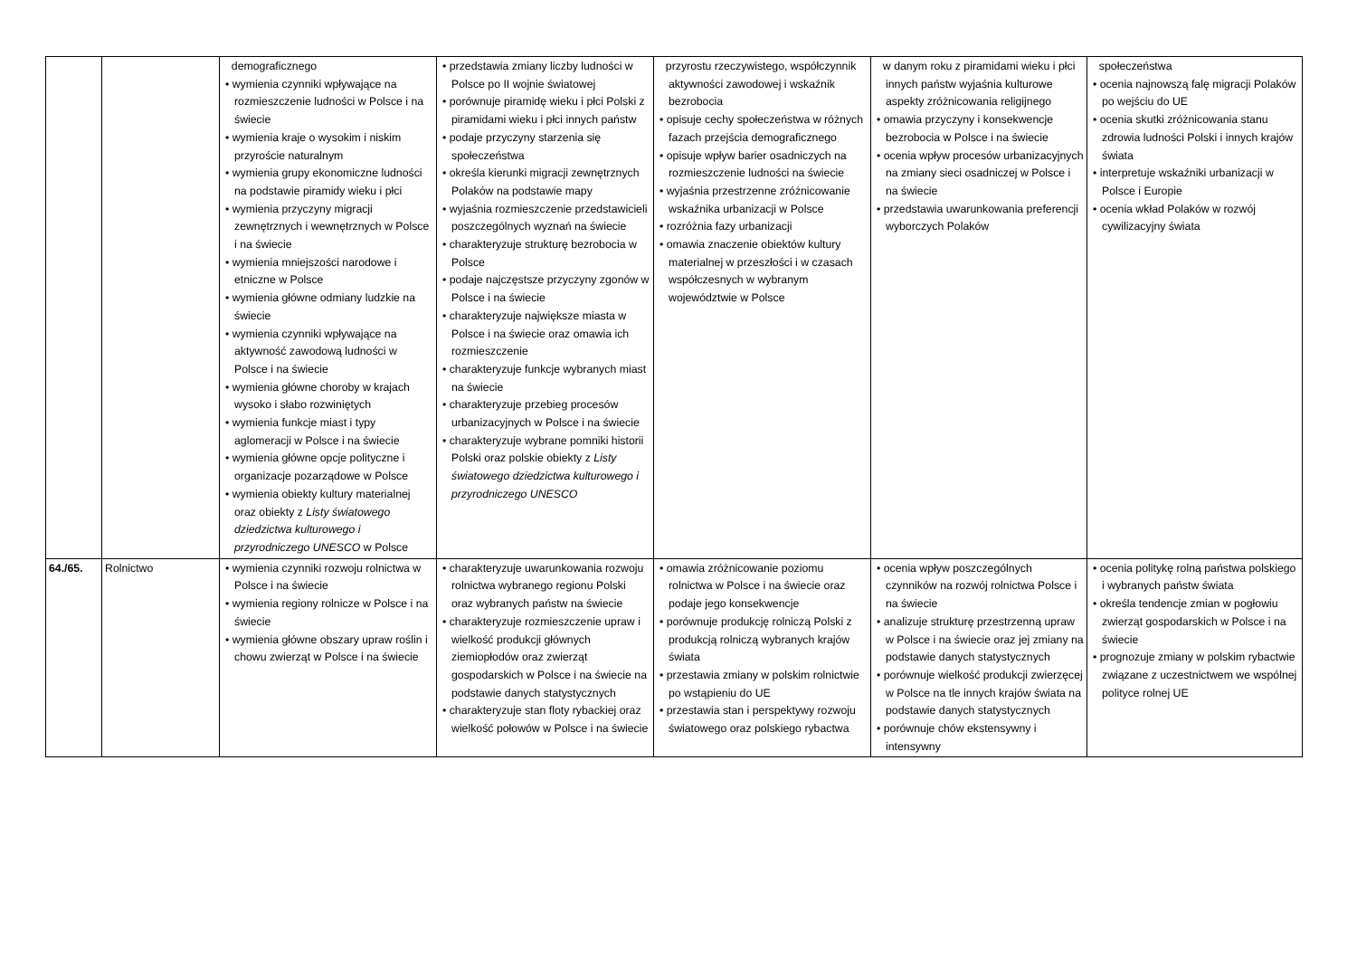| | | demograficznego • wymienia czynniki wpływające na rozmieszczenie ludności w Polsce i na świecie • wymienia kraje o wysokim i niskim przyroście naturalnym • wymienia grupy ekonomiczne ludności na podstawie piramidy wieku i płci • wymienia przyczyny migracji zewnętrznych i wewnętrznych w Polsce i na świecie • wymienia mniejszości narodowe i etniczne w Polsce • wymienia główne odmiany ludzkie na świecie • wymienia czynniki wpływające na aktywność zawodową ludności w Polsce i na świecie • wymienia główne choroby w krajach wysoko i słabo rozwiniętych • wymienia funkcje miast i typy aglomeracji w Polsce i na świecie • wymienia główne opcje polityczne i organizacje pozarządowe w Polsce • wymienia obiekty kultury materialnej oraz obiekty z Listy światowego dziedzictwa kulturowego i przyrodniczego UNESCO w Polsce | • przedstawia zmiany liczby ludności w Polsce po II wojnie światowej • porównuje piramidę wieku i płci Polski z piramidami wieku i płci innych państw • podaje przyczyny starzenia się społeczeństwa • określa kierunki migracji zewnętrznych Polaków na podstawie mapy • wyjaśnia rozmieszczenie przedstawicieli poszczególnych wyznań na świecie • charakteryzuje strukturę bezrobocia w Polsce • podaje najczęstsze przyczyny zgonów w Polsce i na świecie • charakteryzuje największe miasta w Polsce i na świecie oraz omawia ich rozmieszczenie • charakteryzuje funkcje wybranych miast na świecie • charakteryzuje przebieg procesów urbanizacyjnych w Polsce i na świecie • charakteryzuje wybrane pomniki historii Polski oraz polskie obiekty z Listy światowego dziedzictwa kulturowego i przyrodniczego UNESCO | przyrostu rzeczywistego, współczynnik aktywności zawodowej i wskaźnik bezrobocia • opisuje cechy społeczeństwa w różnych fazach przejścia demograficznego • opisuje wpływ barier osadniczych na rozmieszczenie ludności na świecie • wyjaśnia przestrzenne zróżnicowanie wskaźnika urbanizacji w Polsce • rozróżnia fazy urbanizacji • omawia znaczenie obiektów kultury materialnej w przeszłości i w czasach współczesnych w wybranym województwie w Polsce | w danym roku z piramidami wieku i płci innych państw wyjaśnia kulturowe aspekty zróżnicowania religijnego • omawia przyczyny i konsekwencje bezrobocia w Polsce i na świecie • ocenia wpływ procesów urbanizacyjnych na zmiany sieci osadniczej w Polsce i na świecie • przedstawia uwarunkowania preferencji wyborczych Polaków | społeczeństwa • ocenia najnowszą falę migracji Polaków po wejściu do UE • ocenia skutki zróżnicowania stanu zdrowia ludności Polski i innych krajów świata • interpretuje wskaźniki urbanizacji w Polsce i Europie • ocenia wkład Polaków w rozwój cywilizacyjny świata |
| 64./65. | Rolnictwo | • wymienia czynniki rozwoju rolnictwa w Polsce i na świecie • wymienia regiony rolnicze w Polsce i na świecie • wymienia główne obszary upraw roślin i chowu zwierząt w Polsce i na świecie | • charakteryzuje uwarunkowania rozwoju rolnictwa wybranego regionu Polski oraz wybranych państw na świecie • charakteryzuje rozmieszczenie upraw i wielkość produkcji głównych ziemiopłodów oraz zwierząt gospodarskich w Polsce i na świecie na podstawie danych statystycznych • charakteryzuje stan floty rybackiej oraz wielkość połowów w Polsce i na świecie | • omawia zróżnicowanie poziomu rolnictwa w Polsce i na świecie oraz podaje jego konsekwencje • porównuje produkcję rolniczą Polski z produkcją rolniczą wybranych krajów świata • przestawia zmiany w polskim rolnictwie po wstąpieniu do UE • przestawia stan i perspektywy rozwoju światowego oraz polskiego rybactwa | • ocenia wpływ poszczególnych czynników na rozwój rolnictwa Polsce i na świecie • analizuje strukturę przestrzenną upraw w Polsce i na świecie oraz jej zmiany na podstawie danych statystycznych • porównuje wielkość produkcji zwierzęcej w Polsce na tle innych krajów świata na podstawie danych statystycznych • porównuje chów ekstensywny i intensywny | • ocenia politykę rolną państwa polskiego i wybranych państw świata • określa tendencje zmian w pogłowiu zwierząt gospodarskich w Polsce i na świecie • prognozuje zmiany w polskim rybactwie związane z uczestnictwem we wspólnej polityce rolnej UE |